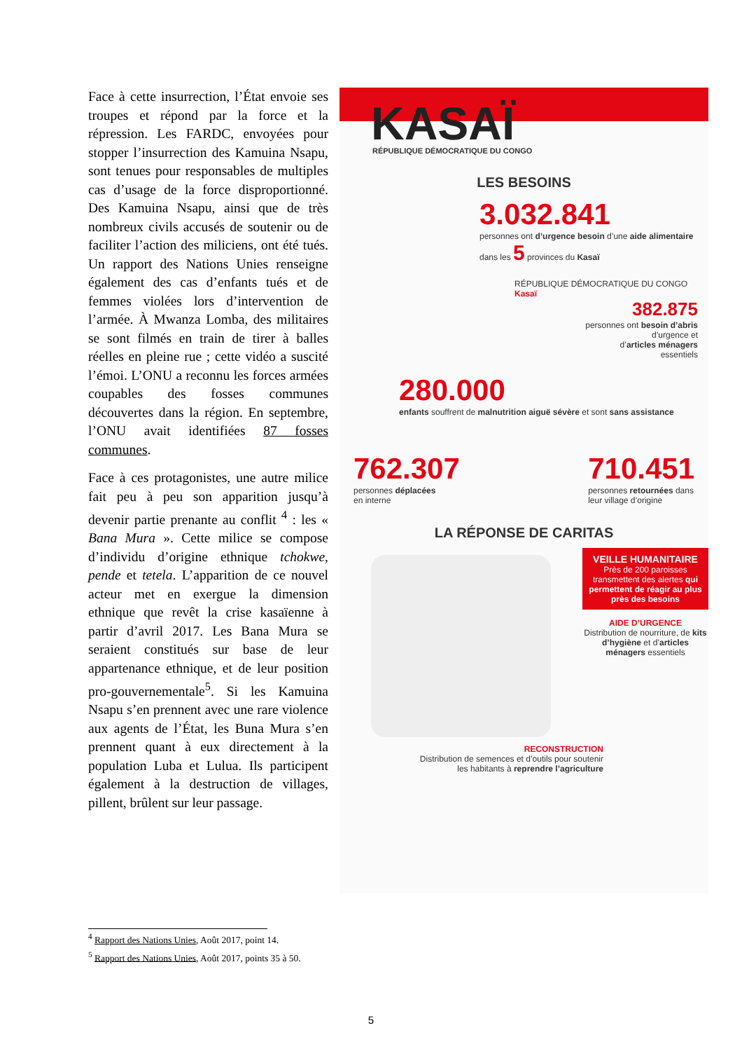Face à cette insurrection, l’État envoie ses troupes et répond par la force et la répression. Les FARDC, envoyées pour stopper l’insurrection des Kamuina Nsapu, sont tenues pour responsables de multiples cas d’usage de la force disproportionné. Des Kamuina Nsapu, ainsi que de très nombreux civils accusés de soutenir ou de faciliter l’action des miliciens, ont été tués. Un rapport des Nations Unies renseigne également des cas d’enfants tués et de femmes violées lors d’intervention de l’armée. À Mwanza Lomba, des militaires se sont filmés en train de tirer à balles réelles en pleine rue ; cette vidéo a suscité l’émoi. L’ONU a reconnu les forces armées coupables des fosses communes découvertes dans la région. En septembre, l’ONU avait identifiées 87 fosses communes.
Face à ces protagonistes, une autre milice fait peu à peu son apparition jusqu’à devenir partie prenante au conflit <sup>4</sup> : les « Bana Mura ». Cette milice se compose d’individu d’origine ethnique tchokwe, pende et tetela. L’apparition de ce nouvel acteur met en exergue la dimension ethnique que revêt la crise kasaïenne à partir d’avril 2017. Les Bana Mura se seraient constitués sur base de leur appartenance ethnique, et de leur position pro-gouvernementale<sup>5</sup>. Si les Kamuina Nsapu s’en prennent avec une rare violence aux agents de l’État, les Buna Mura s’en prennent quant à eux directement à la population Luba et Lulua. Ils participent également à la destruction de villages, pillent, brûlent sur leur passage.
KASAÏ
RÉPUBLIQUE DÉMOCRATIQUE DU CONGO
LES BESOINS
3.032.841
personnes ont d’urgence besoin d’une aide alimentaire dans les 5 provinces du Kasaï
RÉPUBLIQUE DÉMOCRATIQUE DU CONGO Kasaï
382.875
personnes ont besoin d’abris
d’urgence et
d’articles ménagers
essentiels
280.000
enfants souffrent de malnutrition aiguë sévère et sont sans assistance
762.307
personnes déplacées
en interne
710.451
personnes retournées dans
leur village d’origine
LA RÉPONSE DE CARITAS
VEILLE HUMANITAIRE
Près de 200 paroisses transmettent des alertes qui permettent de réagir au plus près des besoins
AIDE D’URGENCE
Distribution de nourriture, de kits d’hygiène et d’articles ménagers essentiels
RECONSTRUCTION
Distribution de semences et d’outils pour soutenir
les habitants à reprendre l’agriculture
<sup>4</sup> Rapport des Nations Unies, Août 2017, point 14.
<sup>5</sup> Rapport des Nations Unies, Août 2017, points 35 à 50.
5